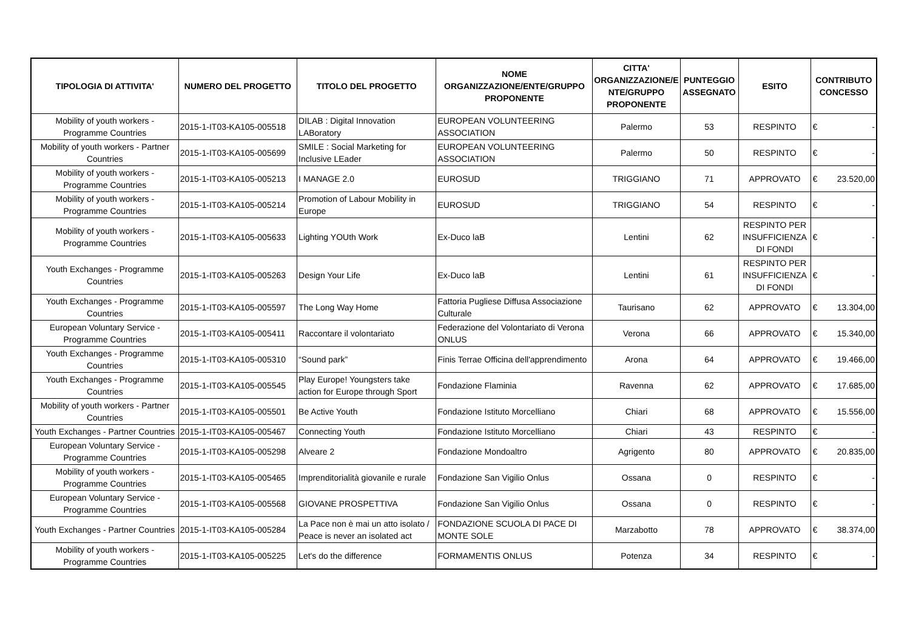| TIPOLOGIA DI ATTIVITA' | NUMERO DEL PROGETTO | TITOLO DEL PROGETTO | NOME ORGANIZZAZIONE/ENTE/GRUPPO PROPONENTE | CITTA' ORGANIZZAZIONE/E NTE/GRUPPO PROPONENTE | PUNTEGGIO ASSEGNATO | ESITO | CONTRIBUTO CONCESSO |
| --- | --- | --- | --- | --- | --- | --- | --- |
| Mobility of youth workers - Programme Countries | 2015-1-IT03-KA105-005518 | DILAB : Digital Innovation LABoratory | EUROPEAN VOLUNTEERING ASSOCIATION | Palermo | 53 | RESPINTO | € - |
| Mobility of youth workers - Partner Countries | 2015-1-IT03-KA105-005699 | SMILE : Social Marketing for Inclusive LEader | EUROPEAN VOLUNTEERING ASSOCIATION | Palermo | 50 | RESPINTO | € - |
| Mobility of youth workers - Programme Countries | 2015-1-IT03-KA105-005213 | I MANAGE 2.0 | EUROSUD | TRIGGIANO | 71 | APPROVATO | € 23.520,00 |
| Mobility of youth workers - Programme Countries | 2015-1-IT03-KA105-005214 | Promotion of Labour Mobility in Europe | EUROSUD | TRIGGIANO | 54 | RESPINTO | € - |
| Mobility of youth workers - Programme Countries | 2015-1-IT03-KA105-005633 | Lighting YOUth Work | Ex-Duco laB | Lentini | 62 | RESPINTO PER INSUFFICIENZA DI FONDI | € - |
| Youth Exchanges - Programme Countries | 2015-1-IT03-KA105-005263 | Design Your Life | Ex-Duco laB | Lentini | 61 | RESPINTO PER INSUFFICIENZA DI FONDI | € - |
| Youth Exchanges - Programme Countries | 2015-1-IT03-KA105-005597 | The Long Way Home | Fattoria Pugliese Diffusa Associazione Culturale | Taurisano | 62 | APPROVATO | € 13.304,00 |
| European Voluntary Service - Programme Countries | 2015-1-IT03-KA105-005411 | Raccontare il volontariato | Federazione del Volontariato di Verona ONLUS | Verona | 66 | APPROVATO | € 15.340,00 |
| Youth Exchanges - Programme Countries | 2015-1-IT03-KA105-005310 | “Sound park” | Finis Terrae Officina dell'apprendimento | Arona | 64 | APPROVATO | € 19.466,00 |
| Youth Exchanges - Programme Countries | 2015-1-IT03-KA105-005545 | Play Europe! Youngsters take action for Europe through Sport | Fondazione Flaminia | Ravenna | 62 | APPROVATO | € 17.685,00 |
| Mobility of youth workers - Partner Countries | 2015-1-IT03-KA105-005501 | Be Active Youth | Fondazione Istituto Morcelliano | Chiari | 68 | APPROVATO | € 15.556,00 |
| Youth Exchanges - Partner Countries | 2015-1-IT03-KA105-005467 | Connecting Youth | Fondazione Istituto Morcelliano | Chiari | 43 | RESPINTO | € - |
| European Voluntary Service - Programme Countries | 2015-1-IT03-KA105-005298 | Alveare 2 | Fondazione Mondoaltro | Agrigento | 80 | APPROVATO | € 20.835,00 |
| Mobility of youth workers - Programme Countries | 2015-1-IT03-KA105-005465 | Imprenditorialità giovanile e rurale | Fondazione San Vigilio Onlus | Ossana | 0 | RESPINTO | € - |
| European Voluntary Service - Programme Countries | 2015-1-IT03-KA105-005568 | GIOVANE PROSPETTIVA | Fondazione San Vigilio Onlus | Ossana | 0 | RESPINTO | € - |
| Youth Exchanges - Partner Countries | 2015-1-IT03-KA105-005284 | La Pace non è mai un atto isolato / Peace is never an isolated act | FONDAZIONE SCUOLA DI PACE DI MONTE SOLE | Marzabotto | 78 | APPROVATO | € 38.374,00 |
| Mobility of youth workers - Programme Countries | 2015-1-IT03-KA105-005225 | Let's do the difference | FORMAMENTIS ONLUS | Potenza | 34 | RESPINTO | € - |